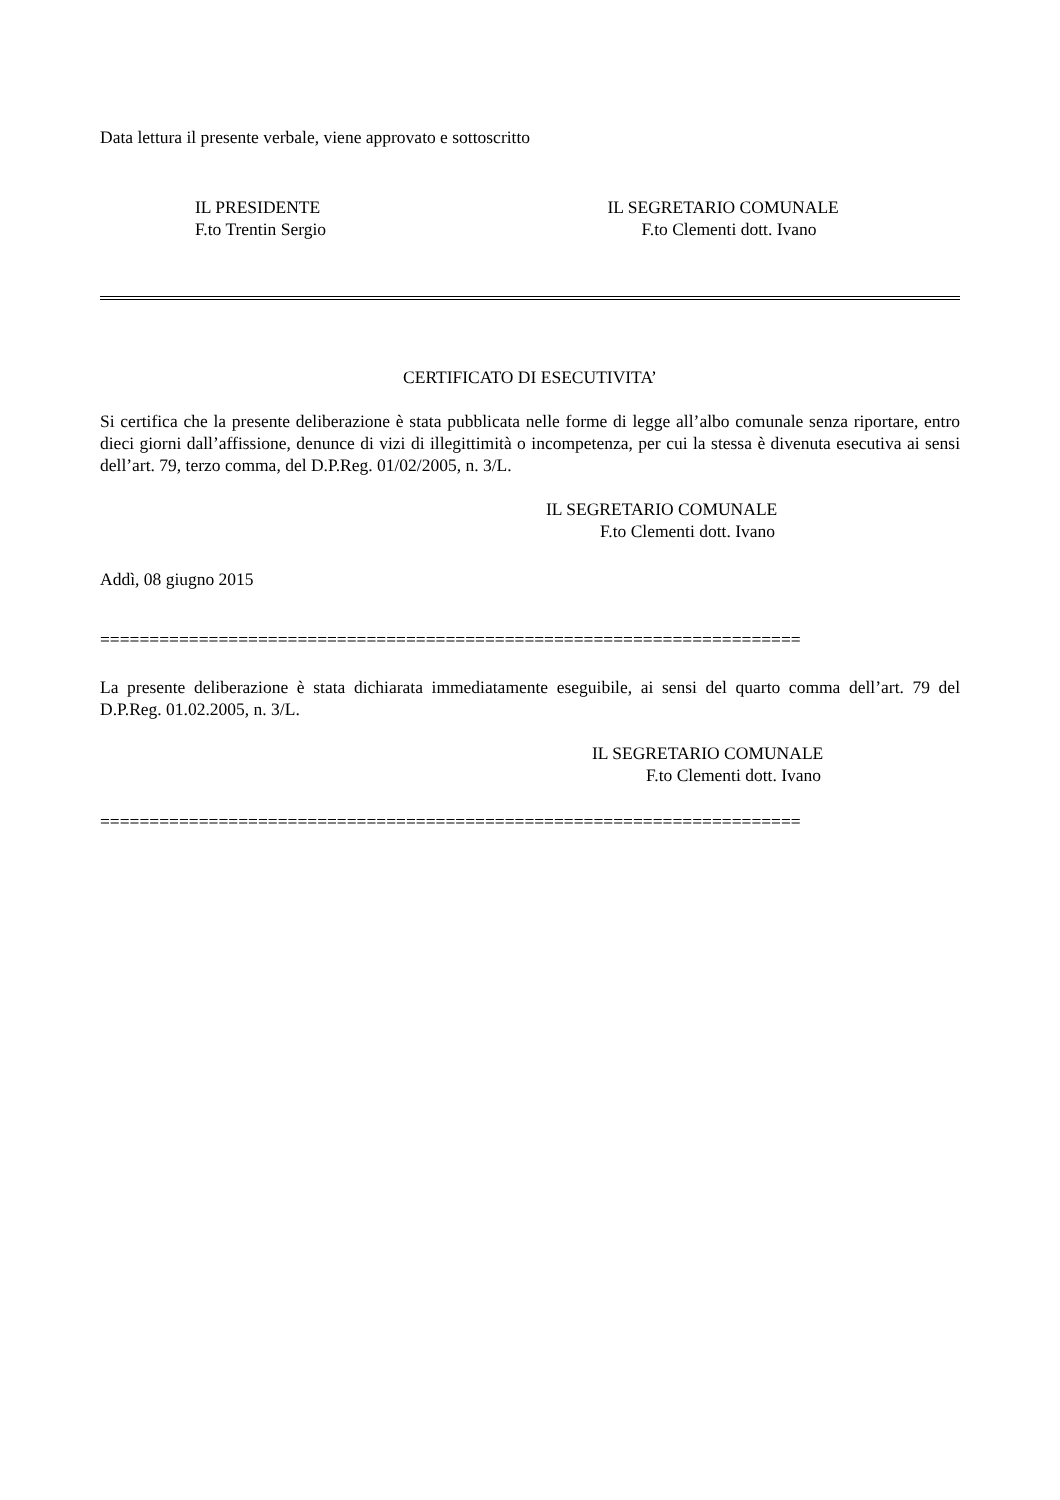Data lettura il presente verbale, viene approvato e sottoscritto
IL PRESIDENTE
F.to Trentin Sergio
IL SEGRETARIO COMUNALE
F.to Clementi dott. Ivano
CERTIFICATO DI ESECUTIVITA’
Si certifica che la presente deliberazione è stata pubblicata nelle forme di legge all’albo comunale senza riportare, entro dieci giorni dall’affissione, denunce di vizi di illegittimità o incompetenza, per cui la stessa è divenuta esecutiva ai sensi dell’art. 79, terzo comma, del D.P.Reg. 01/02/2005, n. 3/L.
IL SEGRETARIO COMUNALE
F.to Clementi dott. Ivano
Addì, 08 giugno 2015
=======================================================================
La presente deliberazione è stata dichiarata immediatamente eseguibile, ai sensi del quarto comma dell’art. 79 del D.P.Reg. 01.02.2005, n. 3/L.
IL SEGRETARIO COMUNALE
F.to Clementi dott. Ivano
=======================================================================